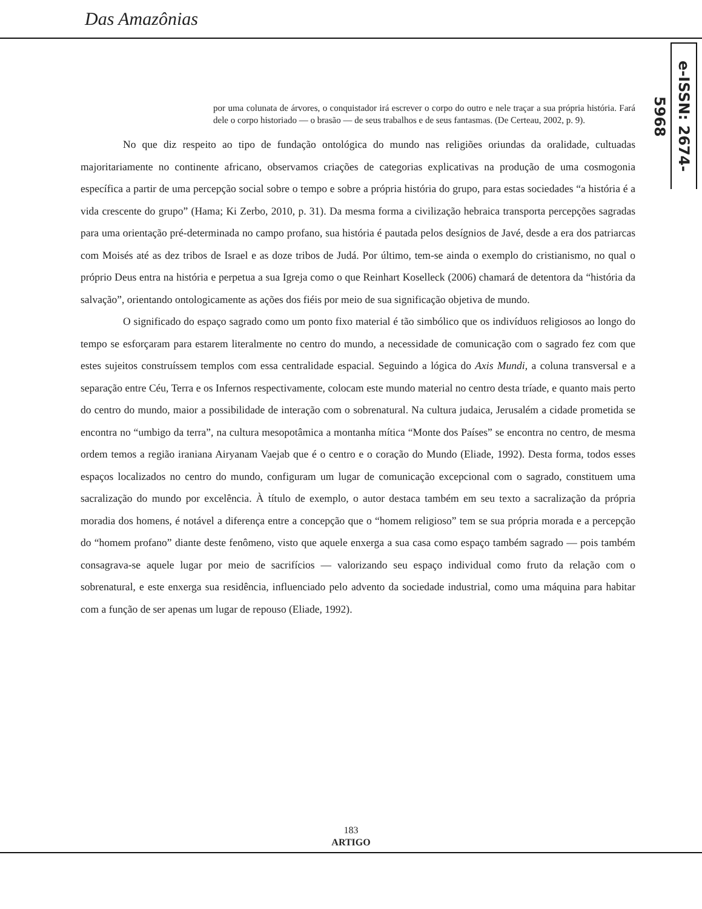Das Amazônias
e-ISSN: 2674-5968
por uma colunata de árvores, o conquistador irá escrever o corpo do outro e nele traçar a sua própria história. Fará dele o corpo historiado — o brasão — de seus trabalhos e de seus fantasmas. (De Certeau, 2002, p. 9).
No que diz respeito ao tipo de fundação ontológica do mundo nas religiões oriundas da oralidade, cultuadas majoritariamente no continente africano, observamos criações de categorias explicativas na produção de uma cosmogonia específica a partir de uma percepção social sobre o tempo e sobre a própria história do grupo, para estas sociedades “a história é a vida crescente do grupo” (Hama; Ki Zerbo, 2010, p. 31). Da mesma forma a civilização hebraica transporta percepções sagradas para uma orientação pré-determinada no campo profano, sua história é pautada pelos desígnios de Javé, desde a era dos patriarcas com Moisés até as dez tribos de Israel e as doze tribos de Judá. Por último, tem-se ainda o exemplo do cristianismo, no qual o próprio Deus entra na história e perpetua a sua Igreja como o que Reinhart Koselleck (2006) chamará de detentora da “história da salvação”, orientando ontologicamente as ações dos fiéis por meio de sua significação objetiva de mundo.
O significado do espaço sagrado como um ponto fixo material é tão simbólico que os indivíduos religiosos ao longo do tempo se esforçaram para estarem literalmente no centro do mundo, a necessidade de comunicação com o sagrado fez com que estes sujeitos construíssem templos com essa centralidade espacial. Seguindo a lógica do Axis Mundi, a coluna transversal e a separação entre Céu, Terra e os Infernos respectivamente, colocam este mundo material no centro desta tríade, e quanto mais perto do centro do mundo, maior a possibilidade de interação com o sobrenatural. Na cultura judaica, Jerusalém a cidade prometida se encontra no “umbigo da terra”, na cultura mesopotâmica a montanha mítica “Monte dos Países” se encontra no centro, de mesma ordem temos a região iraniana Airyanam Vaejab que é o centro e o coração do Mundo (Eliade, 1992). Desta forma, todos esses espaços localizados no centro do mundo, configuram um lugar de comunicação excepcional com o sagrado, constituem uma sacralização do mundo por excelência. À título de exemplo, o autor destaca também em seu texto a sacralização da própria moradia dos homens, é notável a diferença entre a concepção que o “homem religioso” tem se sua própria morada e a percepção do “homem profano” diante deste fenômeno, visto que aquele enxerga a sua casa como espaço também sagrado — pois também consagrava-se aquele lugar por meio de sacrifícios — valorizando seu espaço individual como fruto da relação com o sobrenatural, e este enxerga sua residência, influenciado pelo advento da sociedade industrial, como uma máquina para habitar com a função de ser apenas um lugar de repouso (Eliade, 1992).
183
ARTIGO